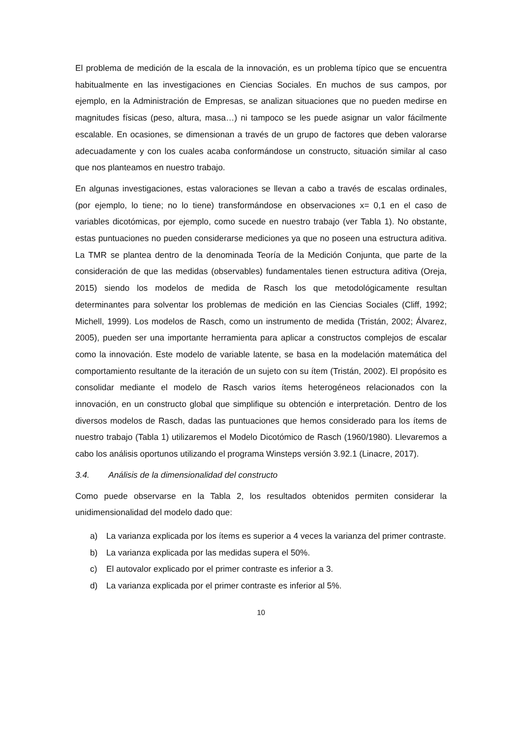El problema de medición de la escala de la innovación, es un problema típico que se encuentra habitualmente en las investigaciones en Ciencias Sociales. En muchos de sus campos, por ejemplo, en la Administración de Empresas, se analizan situaciones que no pueden medirse en magnitudes físicas (peso, altura, masa…) ni tampoco se les puede asignar un valor fácilmente escalable. En ocasiones, se dimensionan a través de un grupo de factores que deben valorarse adecuadamente y con los cuales acaba conformándose un constructo, situación similar al caso que nos planteamos en nuestro trabajo.
En algunas investigaciones, estas valoraciones se llevan a cabo a través de escalas ordinales, (por ejemplo, lo tiene; no lo tiene) transformándose en observaciones x= 0,1 en el caso de variables dicotómicas, por ejemplo, como sucede en nuestro trabajo (ver Tabla 1). No obstante, estas puntuaciones no pueden considerarse mediciones ya que no poseen una estructura aditiva. La TMR se plantea dentro de la denominada Teoría de la Medición Conjunta, que parte de la consideración de que las medidas (observables) fundamentales tienen estructura aditiva (Oreja, 2015) siendo los modelos de medida de Rasch los que metodológicamente resultan determinantes para solventar los problemas de medición en las Ciencias Sociales (Cliff, 1992; Michell, 1999). Los modelos de Rasch, como un instrumento de medida (Tristán, 2002; Álvarez, 2005), pueden ser una importante herramienta para aplicar a constructos complejos de escalar como la innovación. Este modelo de variable latente, se basa en la modelación matemática del comportamiento resultante de la iteración de un sujeto con su ítem (Tristán, 2002). El propósito es consolidar mediante el modelo de Rasch varios ítems heterogéneos relacionados con la innovación, en un constructo global que simplifique su obtención e interpretación. Dentro de los diversos modelos de Rasch, dadas las puntuaciones que hemos considerado para los ítems de nuestro trabajo (Tabla 1) utilizaremos el Modelo Dicotómico de Rasch (1960/1980). Llevaremos a cabo los análisis oportunos utilizando el programa Winsteps versión 3.92.1 (Linacre, 2017).
3.4. Análisis de la dimensionalidad del constructo
Como puede observarse en la Tabla 2, los resultados obtenidos permiten considerar la unidimensionalidad del modelo dado que:
a) La varianza explicada por los ítems es superior a 4 veces la varianza del primer contraste.
b) La varianza explicada por las medidas supera el 50%.
c) El autovalor explicado por el primer contraste es inferior a 3.
d) La varianza explicada por el primer contraste es inferior al 5%.
10